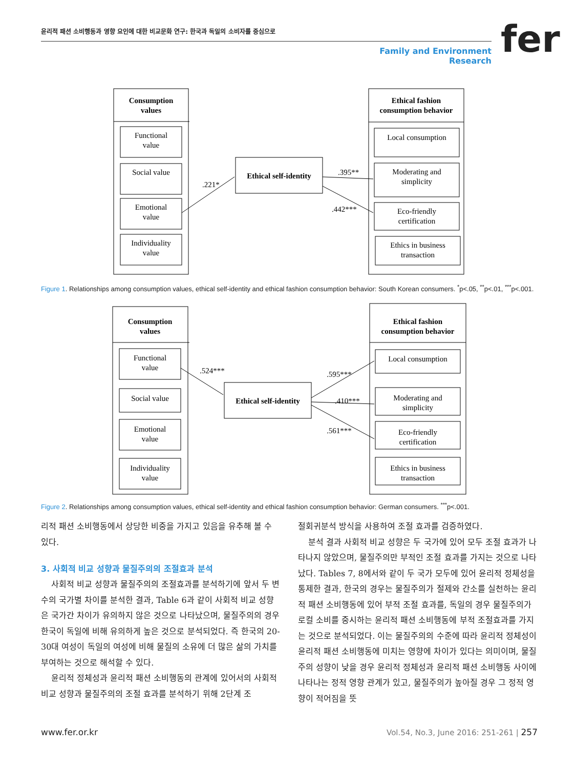윤리적 패션 소비행동과 영향 요인에 대한 비교문화 연구: 한국과 독일의 소비자를 중심으로
Family and Environment Research
fer
Consumption
values
Functional
value
Social value
Emotional
value
Individuality
value
Ethical self-identity
Ethical fashion
consumption behavior
Local consumption
Moderating and
simplicity
Eco-friendly
certification
Ethics in business
transaction
.221*
.395**
.442***
Figure 1. Relationships among consumption values, ethical self-identity and ethical fashion consumption behavior: South Korean consumers. <sup>*</sup>p<.05, <sup>**</sup>p<.01, <sup>***</sup>p<.001.
Consumption
values
Functional
value
Social value
Emotional
value
Individuality
value
Ethical self-identity
Ethical fashion
consumption behavior
Local consumption
Moderating and
simplicity
Eco-friendly
certification
Ethics in business
transaction
.524***
.595***
.410***
.561***
Figure 2. Relationships among consumption values, ethical self-identity and ethical fashion consumption behavior: German consumers. <sup>***</sup>p<.001.
리적 패션 소비행동에서 상당한 비중을 가지고 있음을 유추해 볼 수 있다.
3. 사회적 비교 성향과 물질주의의 조절효과 분석
사회적 비교 성향과 물질주의의 조절효과를 분석하기에 앞서 두 변수의 국가별 차이를 분석한 결과, Table 6과 같이 사회적 비교 성향은 국가간 차이가 유의하지 않은 것으로 나타났으며, 물질주의의 경우 한국이 독일에 비해 유의하게 높은 것으로 분석되었다. 즉 한국의 20-30대 여성이 독일의 여성에 비해 물질의 소유에 더 많은 삶의 가치를 부여하는 것으로 해석할 수 있다.
윤리적 정체성과 윤리적 패션 소비행동의 관계에 있어서의 사회적 비교 성향과 물질주의의 조절 효과를 분석하기 위해 2단계 조
절회귀분석 방식을 사용하여 조절 효과를 검증하였다.
분석 결과 사회적 비교 성향은 두 국가에 있어 모두 조절 효과가 나타나지 않았으며, 물질주의만 부적인 조절 효과를 가지는 것으로 나타났다. Tables 7, 8에서와 같이 두 국가 모두에 있어 윤리적 정체성을 통제한 결과, 한국의 경우는 물질주의가 절제와 간소를 실천하는 윤리적 패션 소비행동에 있어 부적 조절 효과를, 독일의 경우 물질주의가 로컬 소비를 중시하는 윤리적 패션 소비행동에 부적 조절효과를 가지는 것으로 분석되었다. 이는 물질주의의 수준에 따라 윤리적 정체성이 윤리적 패션 소비행동에 미치는 영향에 차이가 있다는 의미이며, 물질주의 성향이 낮을 경우 윤리적 정체성과 윤리적 패션 소비행동 사이에 나타나는 정적 영향 관계가 있고, 물질주의가 높아질 경우 그 정적 영향이 적어짐을 뜻
www.fer.or.kr
Vol.54, No.3, June 2016: 251-261 | 257